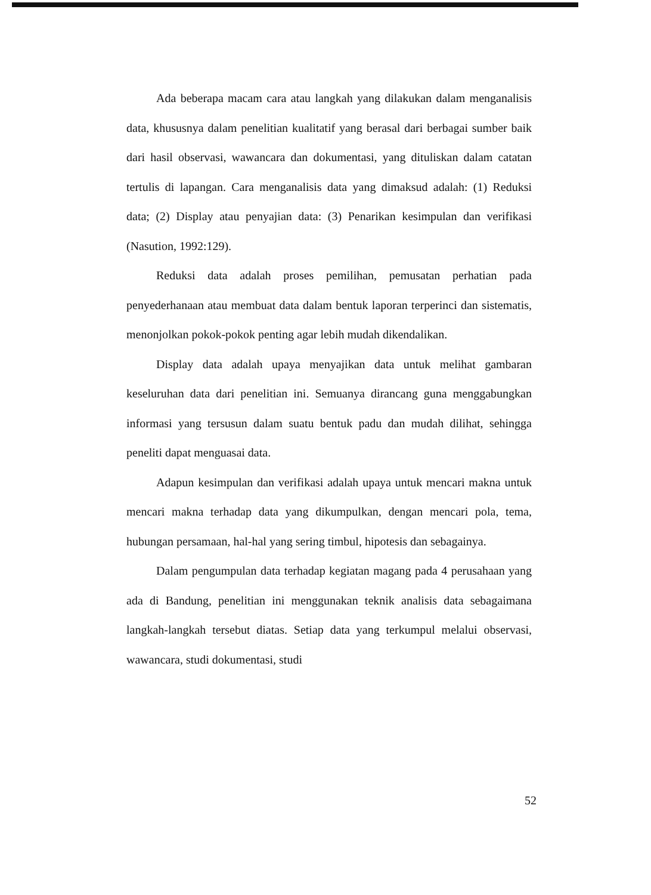Ada beberapa macam cara atau langkah yang dilakukan dalam menganalisis data, khususnya dalam penelitian kualitatif yang berasal dari berbagai sumber baik dari hasil observasi, wawancara dan dokumentasi, yang dituliskan dalam catatan tertulis di lapangan. Cara menganalisis data yang dimaksud adalah: (1) Reduksi data; (2) Display atau penyajian data: (3) Penarikan kesimpulan dan verifikasi (Nasution, 1992:129).
Reduksi data adalah proses pemilihan, pemusatan perhatian pada penyederhanaan atau membuat data dalam bentuk laporan terperinci dan sistematis, menonjolkan pokok-pokok penting agar lebih mudah dikendalikan.
Display data adalah upaya menyajikan data untuk melihat gambaran keseluruhan data dari penelitian ini. Semuanya dirancang guna menggabungkan informasi yang tersusun dalam suatu bentuk padu dan mudah dilihat, sehingga peneliti dapat menguasai data.
Adapun kesimpulan dan verifikasi adalah upaya untuk mencari makna untuk mencari makna terhadap data yang dikumpulkan, dengan mencari pola, tema, hubungan persamaan, hal-hal yang sering timbul, hipotesis dan sebagainya.
Dalam pengumpulan data terhadap kegiatan magang pada 4 perusahaan yang ada di Bandung, penelitian ini menggunakan teknik analisis data sebagaimana langkah-langkah tersebut diatas. Setiap data yang terkumpul melalui observasi, wawancara, studi dokumentasi, studi
52